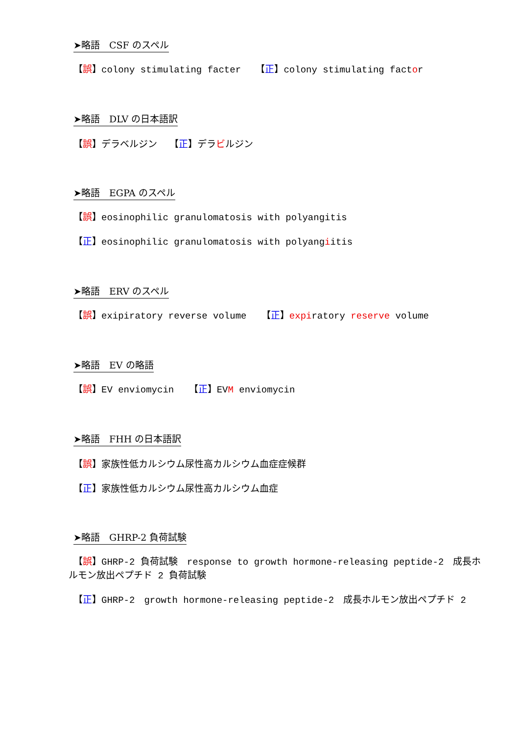➤略語　CSF のスペル
【誤】colony stimulating facter　 【正】colony stimulating factor
➤略語　DLV の日本語訳
【誤】デラベルジン　 【正】デラビルジン
➤略語　EGPA のスペル
【誤】eosinophilic granulomatosis with polyangitis
【正】eosinophilic granulomatosis with polyangiitis
➤略語　ERV のスペル
【誤】exipiratory reverse volume　 【正】expiratory reserve volume
➤略語　EV の略語
【誤】EV enviomycin　 【正】EVM enviomycin
➤略語　FHH の日本語訳
【誤】家族性低カルシウム尿性高カルシウム血症症候群
【正】家族性低カルシウム尿性高カルシウム血症
➤略語　GHRP-2 負荷試験
【誤】GHRP-2 負荷試験　response to growth hormone-releasing peptide-2　成長ホルモン放出ペプチド 2 負荷試験
【正】GHRP-2　growth hormone-releasing peptide-2　成長ホルモン放出ペプチド 2